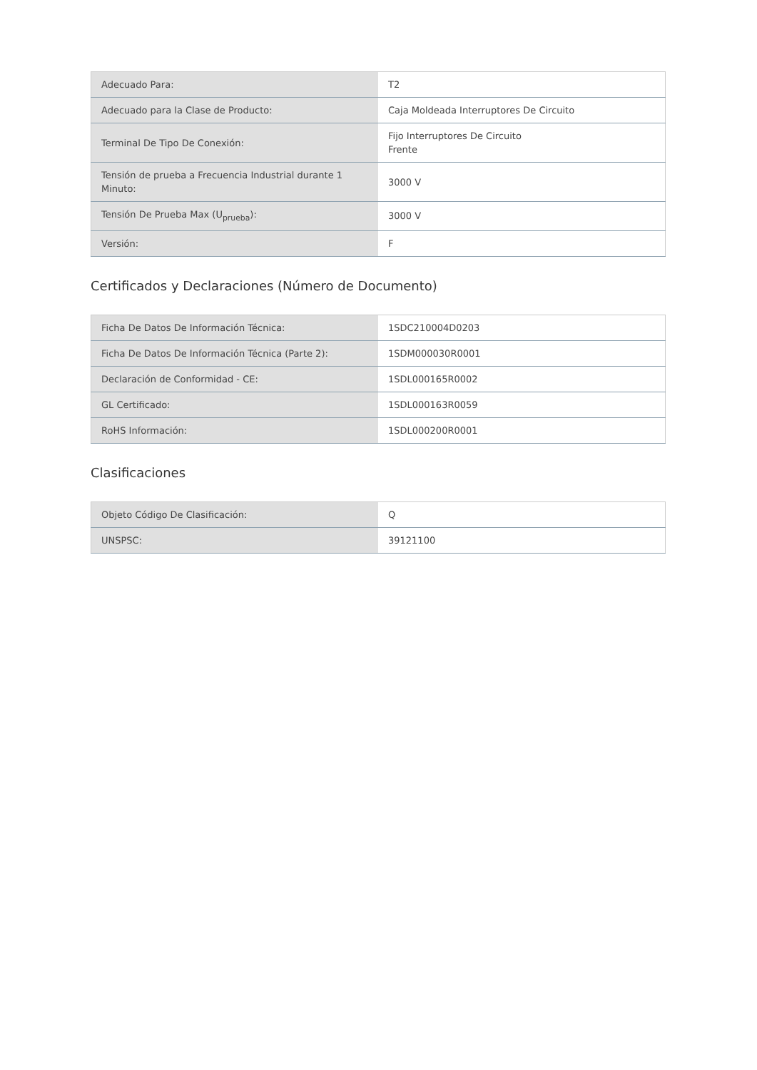| Adecuado Para: | T2 |
| Adecuado para la Clase de Producto: | Caja Moldeada Interruptores De Circuito |
| Terminal De Tipo De Conexión: | Fijo Interruptores De Circuito Frente |
| Tensión de prueba a Frecuencia Industrial durante 1 Minuto: | 3000 V |
| Tensión De Prueba Max (U<sub>prueba</sub>): | 3000 V |
| Versión: | F |
Certificados y Declaraciones (Número de Documento)
| Ficha De Datos De Información Técnica: | 1SDC210004D0203 |
| Ficha De Datos De Información Técnica (Parte 2): | 1SDM000030R0001 |
| Declaración de Conformidad - CE: | 1SDL000165R0002 |
| GL Certificado: | 1SDL000163R0059 |
| RoHS Información: | 1SDL000200R0001 |
Clasificaciones
| Objeto Código De Clasificación: | Q |
| UNSPSC: | 39121100 |